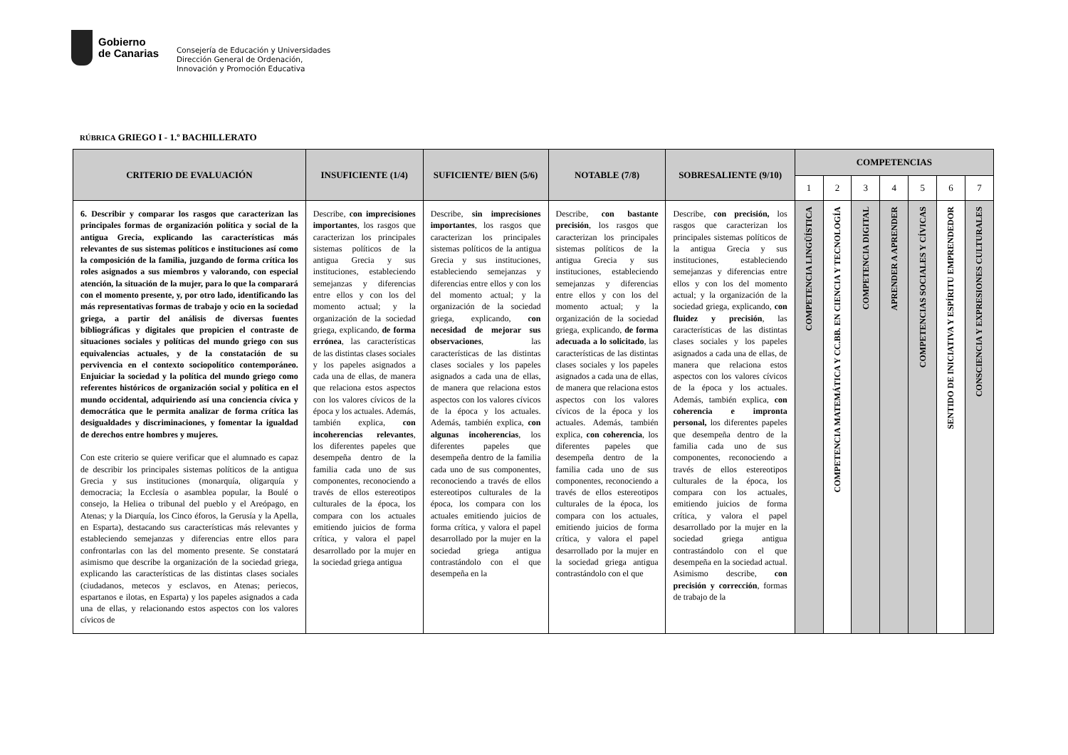Gobierno
de Canarias
Consejería de Educación y Universidades
Dirección General de Ordenación,
Innovación y Promoción Educativa
RÚBRICA GRIEGO I - 1.º BACHILLERATO
| CRITERIO DE EVALUACIÓN | INSUFICIENTE (1/4) | SUFICIENTE/ BIEN (5/6) | NOTABLE (7/8) | SOBRESALIENTE (9/10) | COMPETENCIAS | | | | | | |
| --- | --- | --- | --- | --- | --- | --- | --- | --- | --- | --- | --- |
| | | | | | 1 | 2 | 3 | 4 | 5 | 6 | 7 |
| 6. Describir y comparar los rasgos que caracterizan las principales formas de organización política y social de la antigua Grecia, explicando las características más relevantes de sus sistemas políticos e instituciones así como la composición de la familia, juzgando de forma crítica los roles asignados a sus miembros y valorando, con especial atención, la situación de la mujer, para lo que la comparará con el momento presente, y, por otro lado, identificando las más representativas formas de trabajo y ocio en la sociedad griega, a partir del análisis de diversas fuentes bibliográficas y digitales que propicien el contraste de situaciones sociales y políticas del mundo griego con sus equivalencias actuales, y de la constatación de su pervivencia en el contexto sociopolítico contemporáneo. Enjuiciar la sociedad y la política del mundo griego como referentes históricos de organización social y política en el mundo occidental, adquiriendo así una conciencia cívica y democrática que le permita analizar de forma crítica las desigualdades y discriminaciones, y fomentar la igualdad de derechos entre hombres y mujeres. Con este criterio se quiere verificar que el alumnado es capaz de describir los principales sistemas políticos de la antigua Grecia y sus instituciones (monarquía, oligarquía y democracia; la Ecclesía o asamblea popular, la Boulé o consejo, la Heliea o tribunal del pueblo y el Areópago, en Atenas; y la Diarquía, los Cinco éforos, la Gerusía y la Apella, en Esparta), destacando sus características más relevantes y estableciendo semejanzas y diferencias entre ellos para confrontarlas con las del momento presente. Se constatará asimismo que describe la organización de la sociedad griega, explicando las características de las distintas clases sociales (ciudadanos, metecos y esclavos, en Atenas; periecos, espartanos e ilotas, en Esparta) y los papeles asignados a cada una de ellas, y relacionando estos aspectos con los valores cívicos de | Describe, con imprecisiones importantes , los rasgos que caracterizan los principales sistemas políticos de la antigua Grecia y sus instituciones, estableciendo semejanzas y diferencias entre ellos y con los del momento actual; y la organización de la sociedad griega, explicando, de forma errónea , las características de las distintas clases sociales y los papeles asignados a cada una de ellas, de manera que relaciona estos aspectos con los valores cívicos de la época y los actuales. Además, también explica, con incoherencias relevantes , los diferentes papeles que desempeña dentro de la familia cada uno de sus componentes, reconociendo a través de ellos estereotipos culturales de la época, los compara con los actuales emitiendo juicios de forma crítica, y valora el papel desarrollado por la mujer en la sociedad griega antigua | Describe, sin imprecisiones importantes , los rasgos que caracterizan los principales sistemas políticos de la antigua Grecia y sus instituciones, estableciendo semejanzas y diferencias entre ellos y con los del momento actual; y la organización de la sociedad griega, explicando, con necesidad de mejorar sus observaciones , las características de las distintas clases sociales y los papeles asignados a cada una de ellas, de manera que relaciona estos aspectos con los valores cívicos de la época y los actuales. Además, también explica, con algunas incoherencias , los diferentes papeles que desempeña dentro de la familia cada uno de sus componentes, reconociendo a través de ellos estereotipos culturales de la época, los compara con los actuales emitiendo juicios de forma crítica, y valora el papel desarrollado por la mujer en la sociedad griega antigua contrastándolo con el que desempeña en la | Describe, con bastante precisión , los rasgos que caracterizan los principales sistemas políticos de la antigua Grecia y sus instituciones, estableciendo semejanzas y diferencias entre ellos y con los del momento actual; y la organización de la sociedad griega, explicando, de forma adecuada a lo solicitado , las características de las distintas clases sociales y los papeles asignados a cada una de ellas, de manera que relaciona estos aspectos con los valores cívicos de la época y los actuales. Además, también explica, con coherencia , los diferentes papeles que desempeña dentro de la familia cada uno de sus componentes, reconociendo a través de ellos estereotipos culturales de la época, los compara con los actuales, emitiendo juicios de forma crítica, y valora el papel desarrollado por la mujer en la sociedad griega antigua contrastándolo con el que | Describe, con precisión, los rasgos que caracterizan los principales sistemas políticos de la antigua Grecia y sus instituciones, estableciendo semejanzas y diferencias entre ellos y con los del momento actual; y la organización de la sociedad griega, explicando, con fluidez y precisión , las características de las distintas clases sociales y los papeles asignados a cada una de ellas, de manera que relaciona estos aspectos con los valores cívicos de la época y los actuales. Además, también explica, con coherencia e impronta personal, los diferentes papeles que desempeña dentro de la familia cada uno de sus componentes, reconociendo a través de ellos estereotipos culturales de la época, los compara con los actuales, emitiendo juicios de forma crítica, y valora el papel desarrollado por la mujer en la sociedad griega antigua contrastándolo con el que desempeña en la sociedad actual. Asimismo describe, con precisión y corrección , formas de trabajo de la | COMPETENCIA LINGÜÍSTICA | COMPETENCIA MATEMÁTICA Y CC.BB. EN CIENCIA Y TECNOLOGÍA | COMPETENCIA DIGITAL | APRENDER A APRENDER | COMPETENCIAS SOCIALES Y CÍVICAS | SENTIDO DE INICIATIVA Y ESPÍRITU EMPRENDEDOR | CONSCIENCIA Y EXPRESIONES CULTURALES |